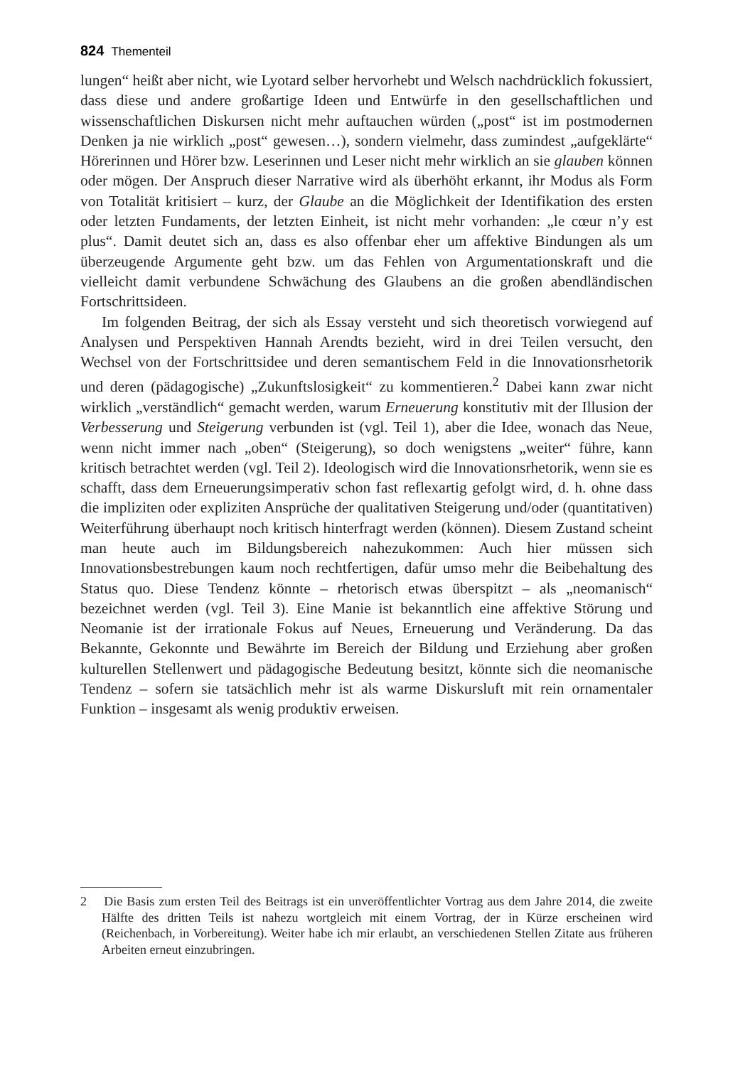824 Thementeil
lungen“ heißt aber nicht, wie Lyotard selber hervorhebt und Welsch nachdrücklich fokussiert, dass diese und andere großartige Ideen und Entwürfe in den gesellschaftlichen und wissenschaftlichen Diskursen nicht mehr auftauchen würden („post“ ist im postmodernen Denken ja nie wirklich „post“ gewesen…), sondern vielmehr, dass zumindest „aufgeklärte“ Hörerinnen und Hörer bzw. Leserinnen und Leser nicht mehr wirklich an sie glauben können oder mögen. Der Anspruch dieser Narrative wird als überhöht erkannt, ihr Modus als Form von Totalität kritisiert – kurz, der Glaube an die Möglichkeit der Identifikation des ersten oder letzten Fundaments, der letzten Einheit, ist nicht mehr vorhanden: „le cœur n’y est plus“. Damit deutet sich an, dass es also offenbar eher um affektive Bindungen als um überzeugende Argumente geht bzw. um das Fehlen von Argumentationskraft und die vielleicht damit verbundene Schwächung des Glaubens an die großen abendländischen Fortschrittsideen.
Im folgenden Beitrag, der sich als Essay versteht und sich theoretisch vorwiegend auf Analysen und Perspektiven Hannah Arendts bezieht, wird in drei Teilen versucht, den Wechsel von der Fortschrittsidee und deren semantischem Feld in die Innovationsrhetorik und deren (pädagogische) „Zukunftslosigkeit“ zu kommentieren.<sup>2</sup> Dabei kann zwar nicht wirklich „verständlich“ gemacht werden, warum Erneuerung konstitutiv mit der Illusion der Verbesserung und Steigerung verbunden ist (vgl. Teil 1), aber die Idee, wonach das Neue, wenn nicht immer nach „oben“ (Steigerung), so doch wenigstens „weiter“ führe, kann kritisch betrachtet werden (vgl. Teil 2). Ideologisch wird die Innovationsrhetorik, wenn sie es schafft, dass dem Erneuerungsimperativ schon fast reflexartig gefolgt wird, d. h. ohne dass die impliziten oder expliziten Ansprüche der qualitativen Steigerung und/oder (quantitativen) Weiterführung überhaupt noch kritisch hinterfragt werden (können). Diesem Zustand scheint man heute auch im Bildungsbereich nahezukommen: Auch hier müssen sich Innovationsbestrebungen kaum noch rechtfertigen, dafür umso mehr die Beibehaltung des Status quo. Diese Tendenz könnte – rhetorisch etwas überspitzt – als „neomanisch“ bezeichnet werden (vgl. Teil 3). Eine Manie ist bekanntlich eine affektive Störung und Neomanie ist der irrationale Fokus auf Neues, Erneuerung und Veränderung. Da das Bekannte, Gekonnte und Bewährte im Bereich der Bildung und Erziehung aber großen kulturellen Stellenwert und pädagogische Bedeutung besitzt, könnte sich die neomanische Tendenz – sofern sie tatsächlich mehr ist als warme Diskursluft mit rein ornamentaler Funktion – insgesamt als wenig produktiv erweisen.
2 Die Basis zum ersten Teil des Beitrags ist ein unveröffentlichter Vortrag aus dem Jahre 2014, die zweite Hälfte des dritten Teils ist nahezu wortgleich mit einem Vortrag, der in Kürze erscheinen wird (Reichenbach, in Vorbereitung). Weiter habe ich mir erlaubt, an verschiedenen Stellen Zitate aus früheren Arbeiten erneut einzubringen.